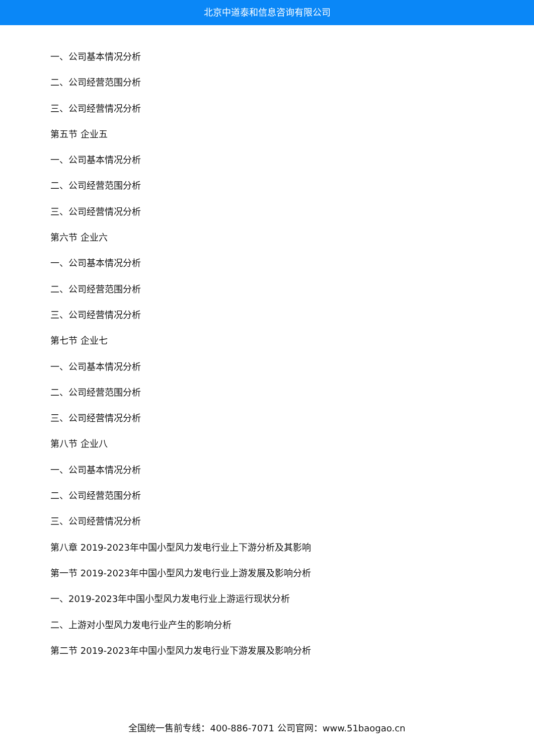北京中道泰和信息咨询有限公司
一、公司基本情况分析
二、公司经营范围分析
三、公司经营情况分析
第五节 企业五
一、公司基本情况分析
二、公司经营范围分析
三、公司经营情况分析
第六节 企业六
一、公司基本情况分析
二、公司经营范围分析
三、公司经营情况分析
第七节 企业七
一、公司基本情况分析
二、公司经营范围分析
三、公司经营情况分析
第八节 企业八
一、公司基本情况分析
二、公司经营范围分析
三、公司经营情况分析
第八章 2019-2023年中国小型风力发电行业上下游分析及其影响
第一节 2019-2023年中国小型风力发电行业上游发展及影响分析
一、2019-2023年中国小型风力发电行业上游运行现状分析
二、上游对小型风力发电行业产生的影响分析
第二节 2019-2023年中国小型风力发电行业下游发展及影响分析
全国统一售前专线：400-886-7071 公司官网：www.51baogao.cn